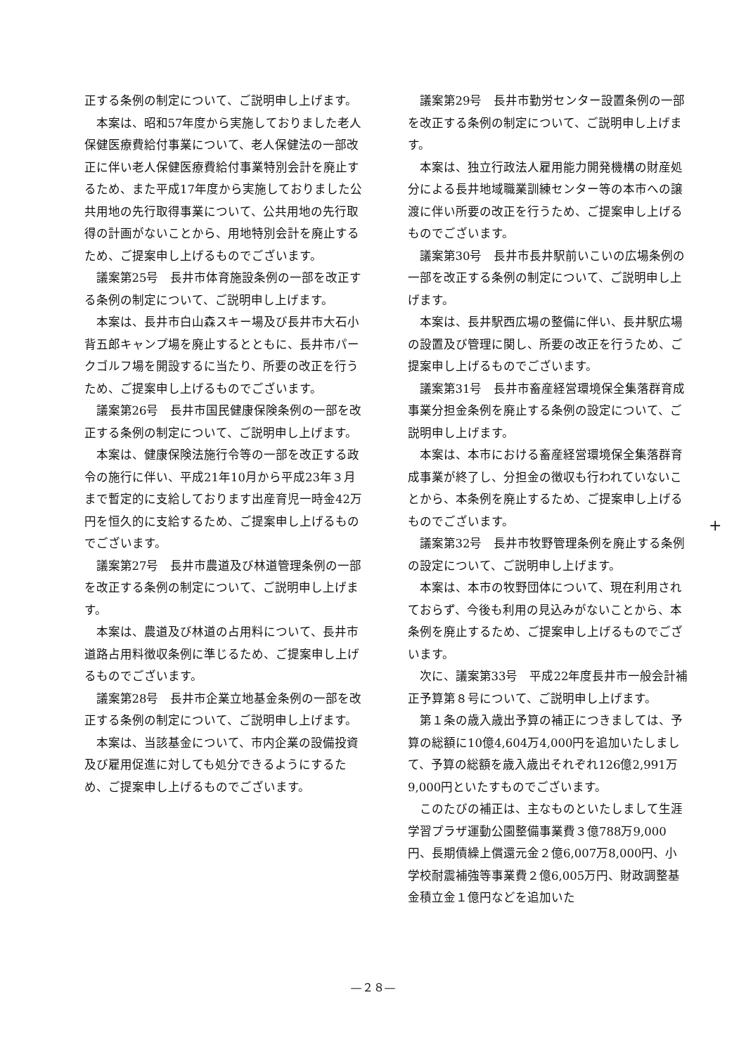正する条例の制定について、ご説明申し上げます。
本案は、昭和57年度から実施しておりました老人保健医療費給付事業について、老人保健法の一部改正に伴い老人保健医療費給付事業特別会計を廃止するため、また平成17年度から実施しておりました公共用地の先行取得事業について、公共用地の先行取得の計画がないことから、用地特別会計を廃止するため、ご提案申し上げるものでございます。
議案第25号　長井市体育施設条例の一部を改正する条例の制定について、ご説明申し上げます。
本案は、長井市白山森スキー場及び長井市大石小背五郎キャンプ場を廃止するとともに、長井市パークゴルフ場を開設するに当たり、所要の改正を行うため、ご提案申し上げるものでございます。
議案第26号　長井市国民健康保険条例の一部を改正する条例の制定について、ご説明申し上げます。
本案は、健康保険法施行令等の一部を改正する政令の施行に伴い、平成21年10月から平成23年３月まで暫定的に支給しております出産育児一時金42万円を恒久的に支給するため、ご提案申し上げるものでございます。
議案第27号　長井市農道及び林道管理条例の一部を改正する条例の制定について、ご説明申し上げます。
本案は、農道及び林道の占用料について、長井市道路占用料徴収条例に準じるため、ご提案申し上げるものでございます。
議案第28号　長井市企業立地基金条例の一部を改正する条例の制定について、ご説明申し上げます。
本案は、当該基金について、市内企業の設備投資及び雇用促進に対しても処分できるようにするため、ご提案申し上げるものでございます。
議案第29号　長井市勤労センター設置条例の一部を改正する条例の制定について、ご説明申し上げます。
本案は、独立行政法人雇用能力開発機構の財産処分による長井地域職業訓練センター等の本市への譲渡に伴い所要の改正を行うため、ご提案申し上げるものでございます。
議案第30号　長井市長井駅前いこいの広場条例の一部を改正する条例の制定について、ご説明申し上げます。
本案は、長井駅西広場の整備に伴い、長井駅広場の設置及び管理に関し、所要の改正を行うため、ご提案申し上げるものでございます。
議案第31号　長井市畜産経営環境保全集落群育成事業分担金条例を廃止する条例の設定について、ご説明申し上げます。
本案は、本市における畜産経営環境保全集落群育成事業が終了し、分担金の徴収も行われていないことから、本条例を廃止するため、ご提案申し上げるものでございます。
議案第32号　長井市牧野管理条例を廃止する条例の設定について、ご説明申し上げます。
本案は、本市の牧野団体について、現在利用されておらず、今後も利用の見込みがないことから、本条例を廃止するため、ご提案申し上げるものでございます。
次に、議案第33号　平成22年度長井市一般会計補正予算第８号について、ご説明申し上げます。
第１条の歳入歳出予算の補正につきましては、予算の総額に10億4,604万4,000円を追加いたしまして、予算の総額を歳入歳出それぞれ126億2,991万9,000円といたすものでございます。
このたびの補正は、主なものといたしまして生涯学習プラザ運動公園整備事業費３億788万9,000円、長期債繰上償還元金２億6,007万8,000円、小学校耐震補強等事業費２億6,005万円、財政調整基金積立金１億円などを追加いた
+
—２８—